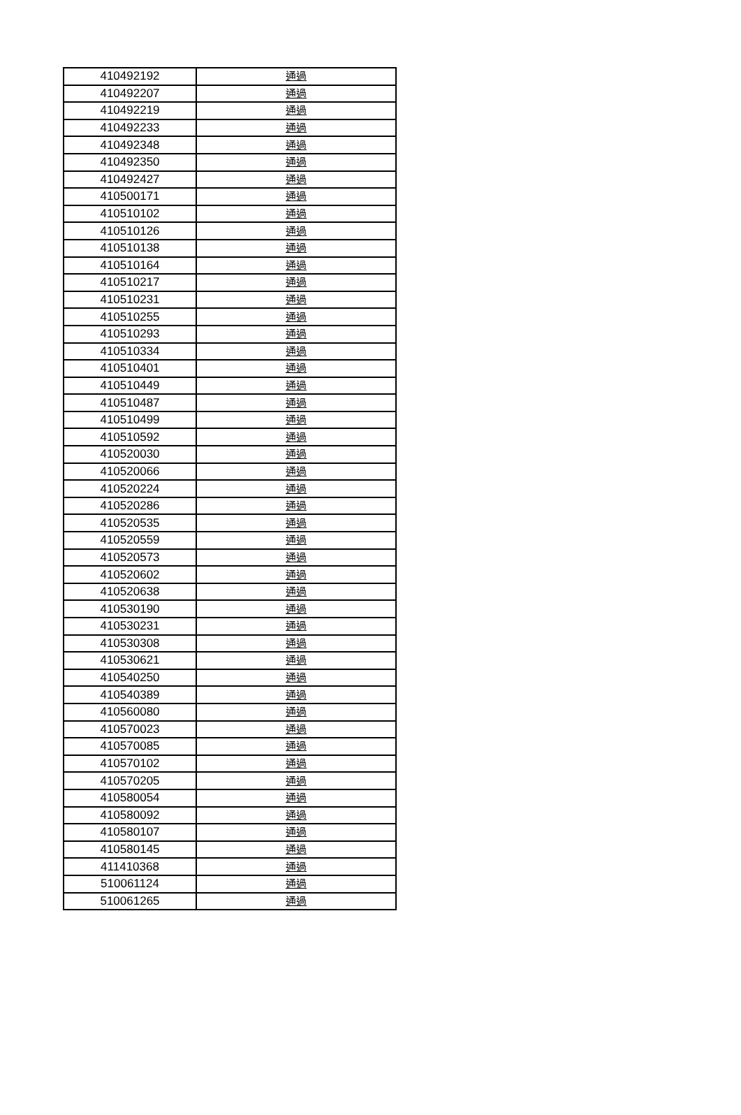| 410492192 | 通過 |
| 410492207 | 通過 |
| 410492219 | 通過 |
| 410492233 | 通過 |
| 410492348 | 通過 |
| 410492350 | 通過 |
| 410492427 | 通過 |
| 410500171 | 通過 |
| 410510102 | 通過 |
| 410510126 | 通過 |
| 410510138 | 通過 |
| 410510164 | 通過 |
| 410510217 | 通過 |
| 410510231 | 通過 |
| 410510255 | 通過 |
| 410510293 | 通過 |
| 410510334 | 通過 |
| 410510401 | 通過 |
| 410510449 | 通過 |
| 410510487 | 通過 |
| 410510499 | 通過 |
| 410510592 | 通過 |
| 410520030 | 通過 |
| 410520066 | 通過 |
| 410520224 | 通過 |
| 410520286 | 通過 |
| 410520535 | 通過 |
| 410520559 | 通過 |
| 410520573 | 通過 |
| 410520602 | 通過 |
| 410520638 | 通過 |
| 410530190 | 通過 |
| 410530231 | 通過 |
| 410530308 | 通過 |
| 410530621 | 通過 |
| 410540250 | 通過 |
| 410540389 | 通過 |
| 410560080 | 通過 |
| 410570023 | 通過 |
| 410570085 | 通過 |
| 410570102 | 通過 |
| 410570205 | 通過 |
| 410580054 | 通過 |
| 410580092 | 通過 |
| 410580107 | 通過 |
| 410580145 | 通過 |
| 411410368 | 通過 |
| 510061124 | 通過 |
| 510061265 | 通過 |